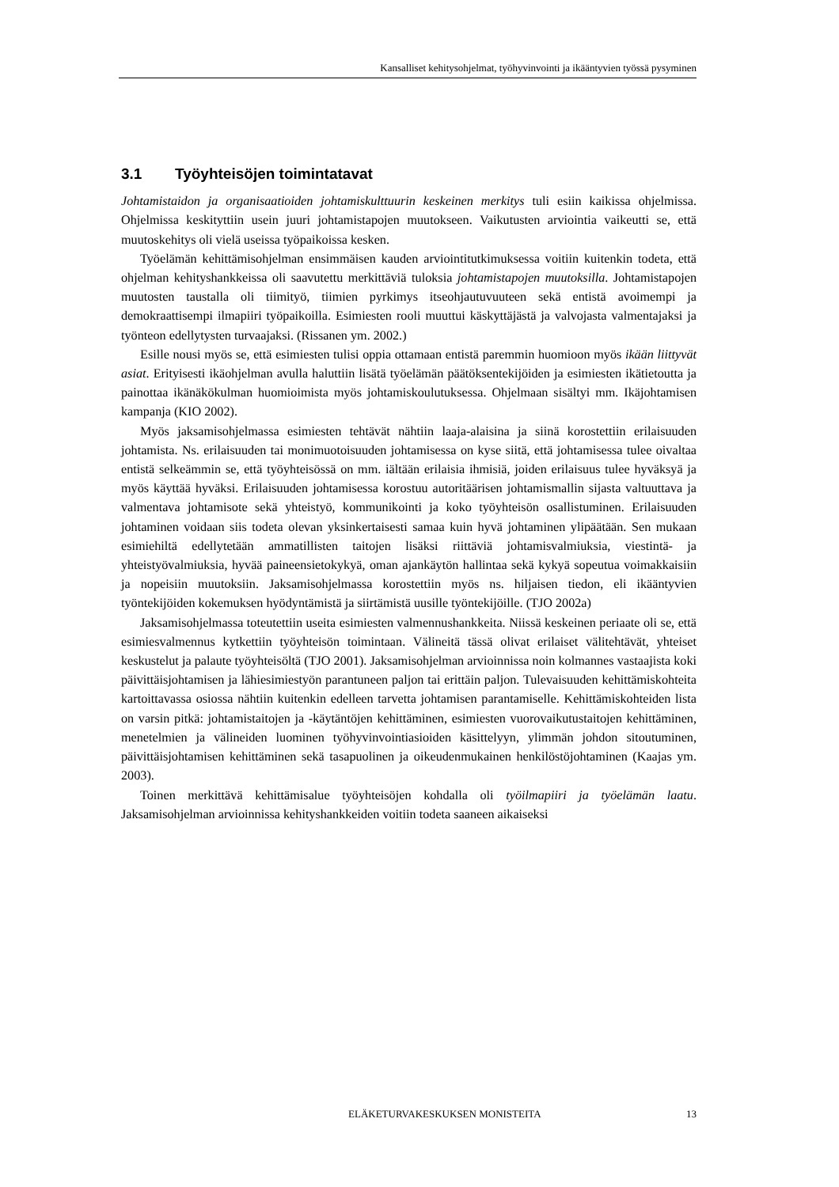Kansalliset kehitysohjelmat, työhyvinvointi ja ikääntyvien työssä pysyminen
3.1 Työyhteisöjen toimintatavat
Johtamistaidon ja organisaatioiden johtamiskulttuurin keskeinen merkitys tuli esiin kaikissa ohjelmissa. Ohjelmissa keskityttiin usein juuri johtamistapojen muutokseen. Vaikutusten arviointia vaikeutti se, että muutoskehitys oli vielä useissa työpaikoissa kesken.
Työelämän kehittämisohjelman ensimmäisen kauden arviointitutkimuksessa voitiin kuitenkin todeta, että ohjelman kehityshankkeissa oli saavutettu merkittäviä tuloksia johtamistapojen muutoksilla. Johtamistapojen muutosten taustalla oli tiimityö, tiimien pyrkimys itseohjautuvuuteen sekä entistä avoimempi ja demokraattisempi ilmapiiri työpaikoilla. Esimiesten rooli muuttui käskyttäjästä ja valvojasta valmentajaksi ja työnteon edellytysten turvaajaksi. (Rissanen ym. 2002.)
Esille nousi myös se, että esimiesten tulisi oppia ottamaan entistä paremmin huomioon myös ikään liittyvät asiat. Erityisesti ikäohjelman avulla haluttiin lisätä työelämän päätöksentekijöiden ja esimiesten ikätietoutta ja painottaa ikänäkökulman huomioimista myös johtamiskoulutuksessa. Ohjelmaan sisältyi mm. Ikäjohtamisen kampanja (KIO 2002).
Myös jaksamisohjelmassa esimiesten tehtävät nähtiin laaja-alaisina ja siinä korostettiin erilaisuuden johtamista. Ns. erilaisuuden tai monimuotoisuuden johtamisessa on kyse siitä, että johtamisessa tulee oivaltaa entistä selkeämmin se, että työyhteisössä on mm. iältään erilaisia ihmisiä, joiden erilaisuus tulee hyväksyä ja myös käyttää hyväksi. Erilaisuuden johtamisessa korostuu autoritäärisen johtamismallin sijasta valtuuttava ja valmentava johtamisote sekä yhteistyö, kommunikointi ja koko työyhteisön osallistuminen. Erilaisuuden johtaminen voidaan siis todeta olevan yksinkertaisesti samaa kuin hyvä johtaminen ylipäätään. Sen mukaan esimiehiltä edellytetään ammatillisten taitojen lisäksi riittäviä johtamisvalmiuksia, viestintä- ja yhteistyövalmiuksia, hyvää paineensietokykyä, oman ajankäytön hallintaa sekä kykyä sopeutua voimakkaisiin ja nopeisiin muutoksiin. Jaksamisohjelmassa korostettiin myös ns. hiljaisen tiedon, eli ikääntyvien työntekijöiden kokemuksen hyödyntämistä ja siirtämistä uusille työntekijöille. (TJO 2002a)
Jaksamisohjelmassa toteutettiin useita esimiesten valmennushankkeita. Niissä keskeinen periaate oli se, että esimiesvalmennus kytkettiin työyhteisön toimintaan. Välineitä tässä olivat erilaiset välitehtävät, yhteiset keskustelut ja palaute työyhteisöltä (TJO 2001). Jaksamisohjelman arvioinnissa noin kolmannes vastaajista koki päivittäisjohtamisen ja lähiesimiestyön parantuneen paljon tai erittäin paljon. Tulevaisuuden kehittämiskohteita kartoittavassa osiossa nähtiin kuitenkin edelleen tarvetta johtamisen parantamiselle. Kehittämiskohteiden lista on varsin pitkä: johtamistaitojen ja -käytäntöjen kehittäminen, esimiesten vuorovaikutustaitojen kehittäminen, menetelmien ja välineiden luominen työhyvinvointiasioiden käsittelyyn, ylimmän johdon sitoutuminen, päivittäisjohtamisen kehittäminen sekä tasapuolinen ja oikeudenmukainen henkilöstöjohtaminen (Kaajas ym. 2003).
Toinen merkittävä kehittämisalue työyhteisöjen kohdalla oli työilmapiiri ja työelämän laatu. Jaksamisohjelman arvioinnissa kehityshankkeiden voitiin todeta saaneen aikaiseksi
ELÄKETURVAKESKUKSEN MONISTEITA 13